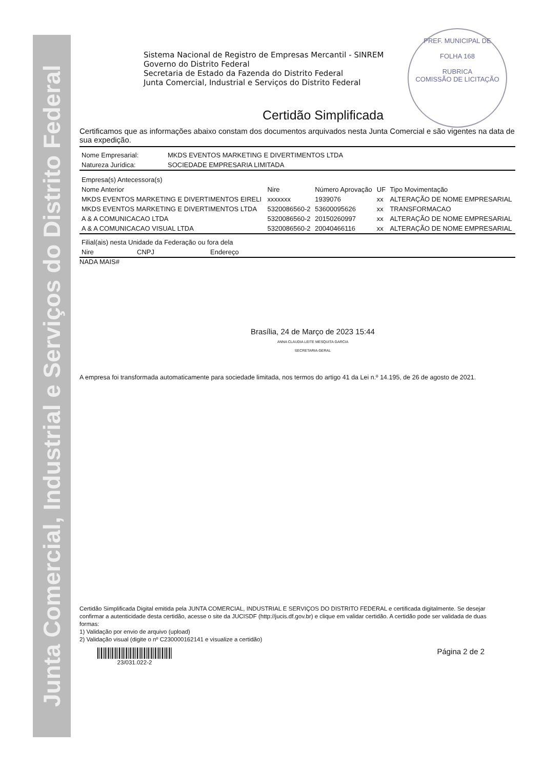Junta Comercial, Industrial e Serviços do Distrito Federal
Sistema Nacional de Registro de Empresas Mercantil - SINREM
Governo do Distrito Federal
Secretaria de Estado da Fazenda do Distrito Federal
Junta Comercial, Industrial e Serviços do Distrito Federal
PREF. MUNICIPAL DE
FOLHA 168
RUBRICA
COMISSÃO DE LICITAÇÃO
Certidão Simplificada
Certificamos que as informações abaixo constam dos documentos arquivados nesta Junta Comercial e são vigentes na data de sua expedição.
| Nome Empresarial: | MKDS EVENTOS MARKETING E DIVERTIMENTOS LTDA |
| Natureza Jurídica: | SOCIEDADE EMPRESARIA LIMITADA |
| Empresa(s) Antecessora(s) | | | | |
| Nome Anterior | Nire | Número Aprovação | UF | Tipo Movimentação |
| MKDS EVENTOS MARKETING E DIVERTIMENTOS EIRELI | xxxxxxx | 1939076 | xx | ALTERAÇÃO DE NOME EMPRESARIAL |
| MKDS EVENTOS MARKETING E DIVERTIMENTOS LTDA | 5320086560-2 | 53600095626 | xx | TRANSFORMACAO |
| A & A COMUNICACAO LTDA | 5320086560-2 | 20150260997 | xx | ALTERAÇÃO DE NOME EMPRESARIAL |
| A & A COMUNICACAO VISUAL LTDA | 5320086560-2 | 20040466116 | xx | ALTERAÇÃO DE NOME EMPRESARIAL |
| Filial(ais) nesta Unidade da Federação ou fora dela | | |
| Nire | CNPJ | Endereço |
NADA MAIS#
Brasília, 24 de Março de 2023 15:44
ANNA CLAUDIA LEITE MESQUITA GARCIA
SECRETARIA-GERAL
A empresa foi transformada automaticamente para sociedade limitada, nos termos do artigo 41 da Lei n.º 14.195, de 26 de agosto de 2021.
Certidão Simplificada Digital emitida pela JUNTA COMERCIAL, INDUSTRIAL E SERVIÇOS DO DISTRITO FEDERAL e certificada digitalmente. Se desejar confirmar a autenticidade desta certidão, acesse o site da JUCISDF (http://jucis.df.gov.br) e clique em validar certidão. A certidão pode ser validada de duas formas:
1) Validação por envio de arquivo (upload)
2) Validação visual (digite o nº C230000162141 e visualize a certidão)
23/031.022-2
Página 2 de 2